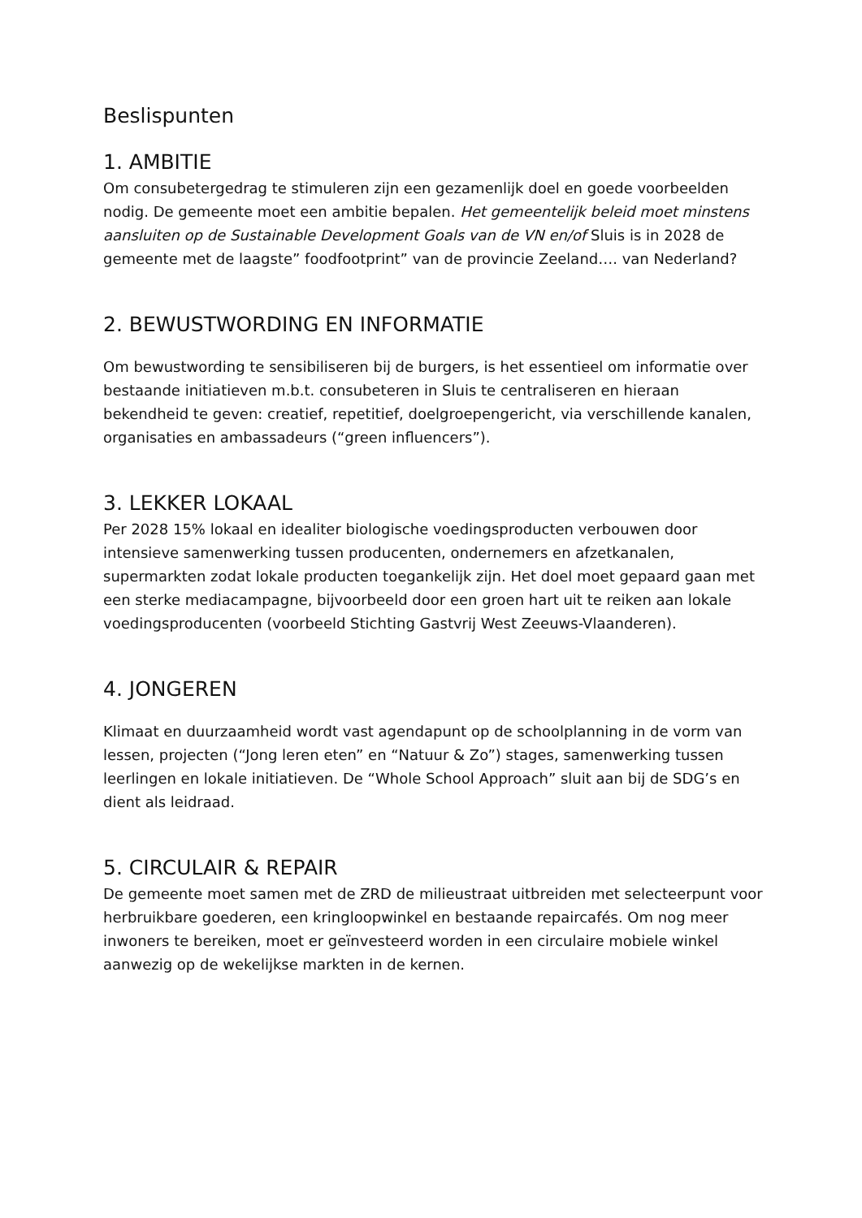Beslispunten
1. AMBITIE
Om consubetergedrag te stimuleren zijn een gezamenlijk doel en goede voorbeelden nodig. De gemeente moet een ambitie bepalen. Het gemeentelijk beleid moet minstens aansluiten op de Sustainable Development Goals van de VN en/of Sluis is in 2028 de gemeente met de laagste” foodfootprint” van de provincie Zeeland…. van Nederland?
2. BEWUSTWORDING EN INFORMATIE
Om bewustwording te sensibiliseren bij de burgers, is het essentieel om informatie over bestaande initiatieven m.b.t. consubeteren in Sluis te centraliseren en hieraan bekendheid te geven: creatief, repetitief, doelgroepengericht, via verschillende kanalen, organisaties en ambassadeurs (“green influencers”).
3. LEKKER LOKAAL
Per 2028 15% lokaal en idealiter biologische voedingsproducten verbouwen door intensieve samenwerking tussen producenten, ondernemers en afzetkanalen, supermarkten zodat lokale producten toegankelijk zijn. Het doel moet gepaard gaan met een sterke mediacampagne, bijvoorbeeld door een groen hart uit te reiken aan lokale voedingsproducenten (voorbeeld Stichting Gastvrij West Zeeuws-Vlaanderen).
4. JONGEREN
Klimaat en duurzaamheid wordt vast agendapunt op de schoolplanning in de vorm van lessen, projecten (“Jong leren eten” en “Natuur & Zo”) stages, samenwerking tussen leerlingen en lokale initiatieven. De “Whole School Approach” sluit aan bij de SDG’s en dient als leidraad.
5. CIRCULAIR & REPAIR
De gemeente moet samen met de ZRD de milieustraat uitbreiden met selecteerpunt voor herbruikbare goederen, een kringloopwinkel en bestaande repaircafés. Om nog meer inwoners te bereiken, moet er geïnvesteerd worden in een circulaire mobiele winkel aanwezig op de wekelijkse markten in de kernen.